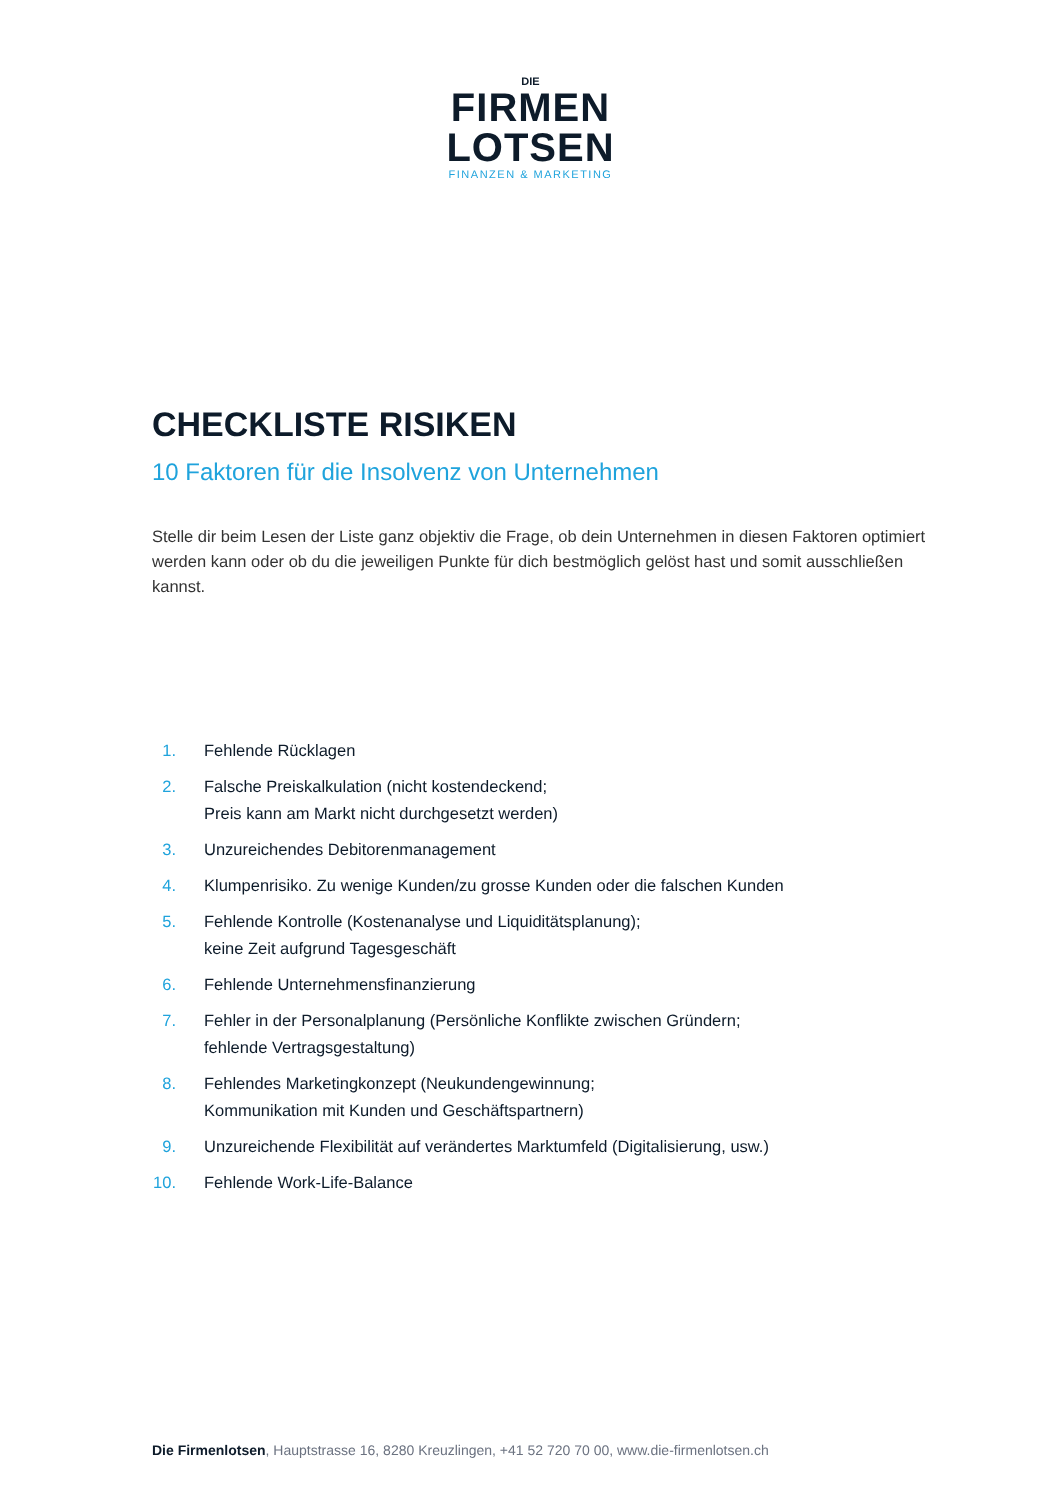DIE
FIRMEN
LOTSEN
FINANZEN & MARKETING
CHECKLISTE RISIKEN
10 Faktoren für die Insolvenz von Unternehmen
Stelle dir beim Lesen der Liste ganz objektiv die Frage, ob dein Unternehmen in diesen Faktoren optimiert werden kann oder ob du die jeweiligen Punkte für dich bestmöglich gelöst hast und somit ausschließen kannst.
1. Fehlende Rücklagen
2. Falsche Preiskalkulation (nicht kostendeckend;
Preis kann am Markt nicht durchgesetzt werden)
3. Unzureichendes Debitorenmanagement
4. Klumpenrisiko. Zu wenige Kunden/zu grosse Kunden oder die falschen Kunden
5. Fehlende Kontrolle (Kostenanalyse und Liquiditätsplanung);
keine Zeit aufgrund Tagesgeschäft
6. Fehlende Unternehmensfinanzierung
7. Fehler in der Personalplanung (Persönliche Konflikte zwischen Gründern;
fehlende Vertragsgestaltung)
8. Fehlendes Marketingkonzept (Neukundengewinnung;
Kommunikation mit Kunden und Geschäftspartnern)
9. Unzureichende Flexibilität auf verändertes Marktumfeld (Digitalisierung, usw.)
10. Fehlende Work-Life-Balance
Die Firmenlotsen, Hauptstrasse 16, 8280 Kreuzlingen, +41 52 720 70 00, www.die-firmenlotsen.ch